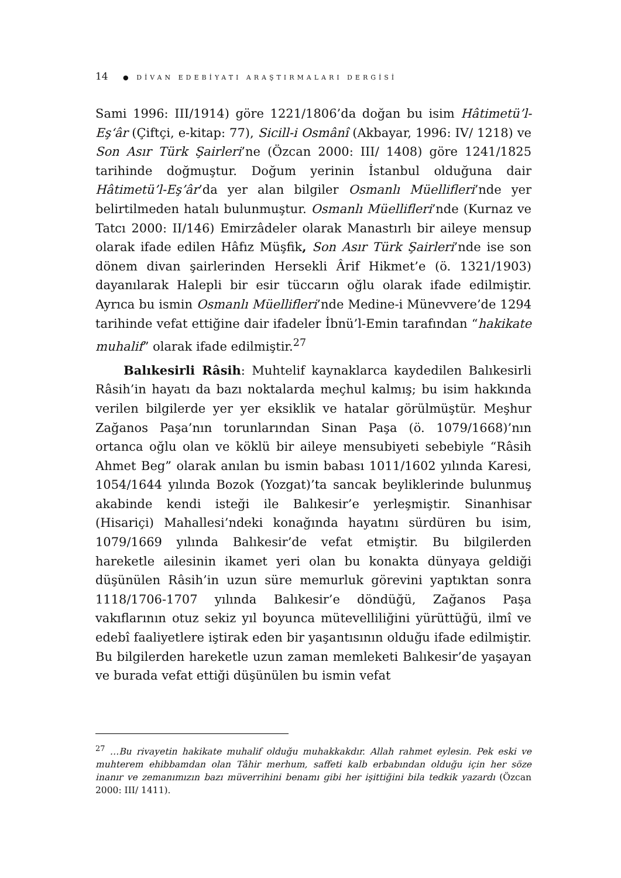14 ● DİVAN EDEBİYATI ARAŞTIRMALARI DERGİSİ
Sami 1996: III/1914) göre 1221/1806’da doğan bu isim Hâtimetü’l-Eş‘âr (Çiftçi, e-kitap: 77), Sicill-i Osmânî (Akbayar, 1996: IV/ 1218) ve Son Asır Türk Şairleri’ne (Özcan 2000: III/ 1408) göre 1241/1825 tarihinde doğmuştur. Doğum yerinin İstanbul olduğuna dair Hâtimetü’l-Eş’âr’da yer alan bilgiler Osmanlı Müellifleri’nde yer belirtilmeden hatalı bulunmuştur. Osmanlı Müellifleri’nde (Kurnaz ve Tatcı 2000: II/146) Emirzâdeler olarak Manastırlı bir aileye mensup olarak ifade edilen Hâfız Müşfik, Son Asır Türk Şairleri’nde ise son dönem divan şairlerinden Hersekli Ârif Hikmet’e (ö. 1321/1903) dayanılarak Halepli bir esir tüccarın oğlu olarak ifade edilmiştir. Ayrıca bu ismin Osmanlı Müellifleri’nde Medine-i Münevvere’de 1294 tarihinde vefat ettiğine dair ifadeler İbnü’l-Emin tarafından “hakikate muhalif” olarak ifade edilmiştir.<sup>27</sup>
Balıkesirli Râsih: Muhtelif kaynaklarca kaydedilen Balıkesirli Râsih’in hayatı da bazı noktalarda meçhul kalmış; bu isim hakkında verilen bilgilerde yer yer eksiklik ve hatalar görülmüştür. Meşhur Zağanos Paşa’nın torunlarından Sinan Paşa (ö. 1079/1668)’nın ortanca oğlu olan ve köklü bir aileye mensubiyeti sebebiyle “Râsih Ahmet Beg” olarak anılan bu ismin babası 1011/1602 yılında Karesi, 1054/1644 yılında Bozok (Yozgat)’ta sancak beyliklerinde bulunmuş akabinde kendi isteği ile Balıkesir’e yerleşmiştir. Sinanhisar (Hisariçi) Mahallesi’ndeki konağında hayatını sürdüren bu isim, 1079/1669 yılında Balıkesir’de vefat etmiştir. Bu bilgilerden hareketle ailesinin ikamet yeri olan bu konakta dünyaya geldiği düşünülen Râsih’in uzun süre memurluk görevini yaptıktan sonra 1118/1706-1707 yılında Balıkesir’e döndüğü, Zağanos Paşa vakıflarının otuz sekiz yıl boyunca mütevelliliğini yürüttüğü, ilmî ve edebî faaliyetlere iştirak eden bir yaşantısının olduğu ifade edilmiştir. Bu bilgilerden hareketle uzun zaman memleketi Balıkesir’de yaşayan ve burada vefat ettiği düşünülen bu ismin vefat
<sup>27</sup> …Bu rivayetin hakikate muhalif olduğu muhakkakdır. Allah rahmet eylesin. Pek eski ve muhterem ehibbamdan olan Tâhir merhum, saffeti kalb erbabından olduğu için her söze inanır ve zemanımızın bazı müverrihini benamı gibi her işittiğini bila tedkik yazardı (Özcan 2000: III/ 1411).